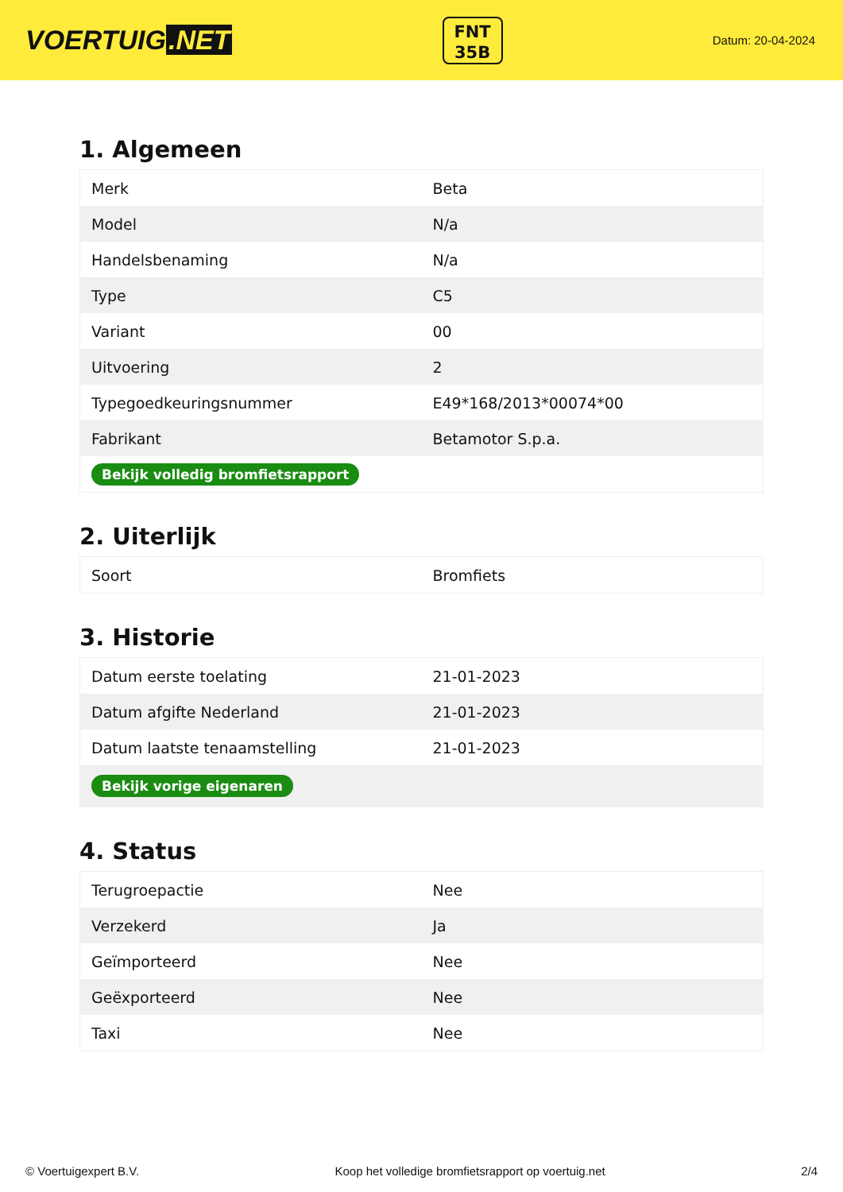VOERTUIG.NET
FNT
35B
Datum: 20-04-2024
1. Algemeen
| Merk | Beta |
| Model | N/a |
| Handelsbenaming | N/a |
| Type | C5 |
| Variant | 00 |
| Uitvoering | 2 |
| Typegoedkeuringsnummer | E49*168/2013*00074*00 |
| Fabrikant | Betamotor S.p.a. |
| Bekijk volledig bromfietsrapport | |
2. Uiterlijk
| Soort | Bromfiets |
3. Historie
| Datum eerste toelating | 21-01-2023 |
| Datum afgifte Nederland | 21-01-2023 |
| Datum laatste tenaamstelling | 21-01-2023 |
| Bekijk vorige eigenaren | |
4. Status
| Terugroepactie | Nee |
| Verzekerd | Ja |
| Geïmporteerd | Nee |
| Geëxporteerd | Nee |
| Taxi | Nee |
© Voertuigexpert B.V. Koop het volledige bromfietsrapport op voertuig.net 2/4